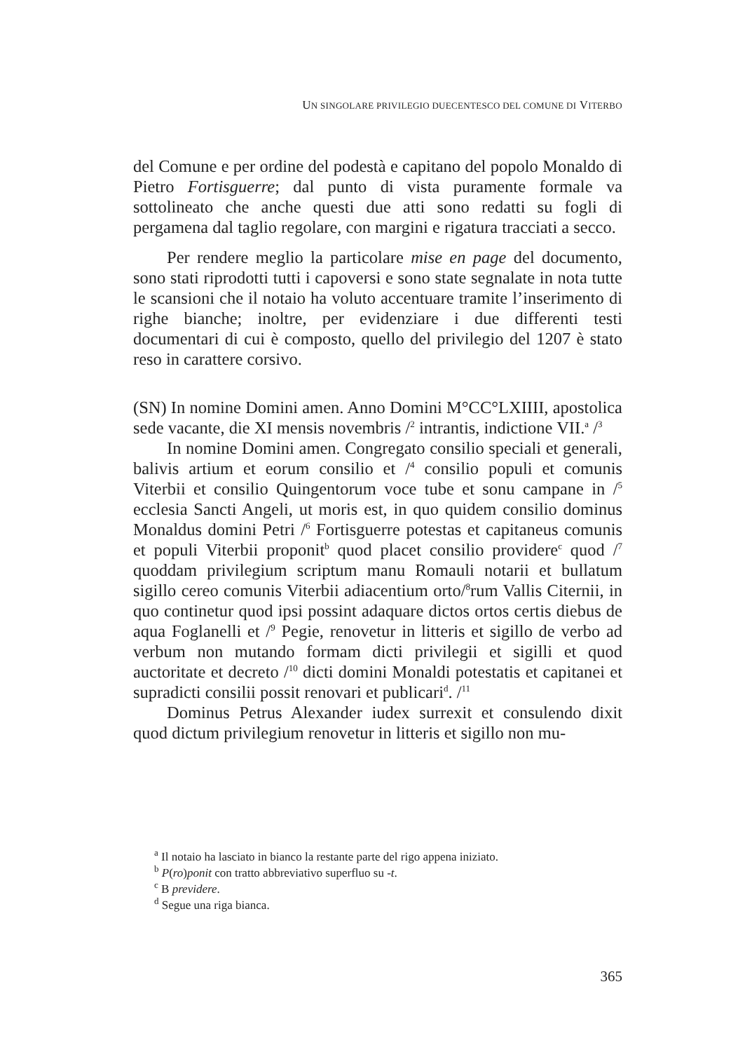UN SINGOLARE PRIVILEGIO DUECENTESCO DEL COMUNE DI VITERBO
del Comune e per ordine del podestà e capitano del popolo Monaldo di Pietro Fortisguerre; dal punto di vista puramente formale va sottolineato che anche questi due atti sono redatti su fogli di pergamena dal taglio regolare, con margini e rigatura tracciati a secco.
Per rendere meglio la particolare mise en page del documento, sono stati riprodotti tutti i capoversi e sono state segnalate in nota tutte le scansioni che il notaio ha voluto accentuare tramite l’inserimento di righe bianche; inoltre, per evidenziare i due differenti testi documentari di cui è composto, quello del privilegio del 1207 è stato reso in carattere corsivo.
(SN) In nomine Domini amen. Anno Domini M°CC°LXIIII, apostolica sede vacante, die XI mensis novembris /<sup>2</sup> intrantis, indictione VII.<sup>a</sup> /<sup>3</sup>
In nomine Domini amen. Congregato consilio speciali et generali, balivis artium et eorum consilio et /<sup>4</sup> consilio populi et comunis Viterbii et consilio Quingentorum voce tube et sonu campane in /<sup>5</sup> ecclesia Sancti Angeli, ut moris est, in quo quidem consilio dominus Monaldus domini Petri /<sup>6</sup> Fortisguerre potestas et capitaneus comunis et populi Viterbii proponit<sup>b</sup> quod placet consilio providere<sup>c</sup> quod /<sup>7</sup> quoddam privilegium scriptum manu Romauli notarii et bullatum sigillo cereo comunis Viterbii adiacentium orto/<sup>8</sup>rum Vallis Citernii, in quo continetur quod ipsi possint adaquare dictos ortos certis diebus de aqua Foglanelli et /<sup>9</sup> Pegie, renovetur in litteris et sigillo de verbo ad verbum non mutando formam dicti privilegii et sigilli et quod auctoritate et decreto /<sup>10</sup> dicti domini Monaldi potestatis et capitanei et supradicti consilii possit renovari et publicari<sup>d</sup>. /<sup>11</sup>
Dominus Petrus Alexander iudex surrexit et consulendo dixit quod dictum privilegium renovetur in litteris et sigillo non mu-
<sup>a</sup> Il notaio ha lasciato in bianco la restante parte del rigo appena iniziato.
<sup>b</sup> P(ro)ponit con tratto abbreviativo superfluo su -t.
<sup>c</sup> B previdere.
<sup>d</sup> Segue una riga bianca.
365